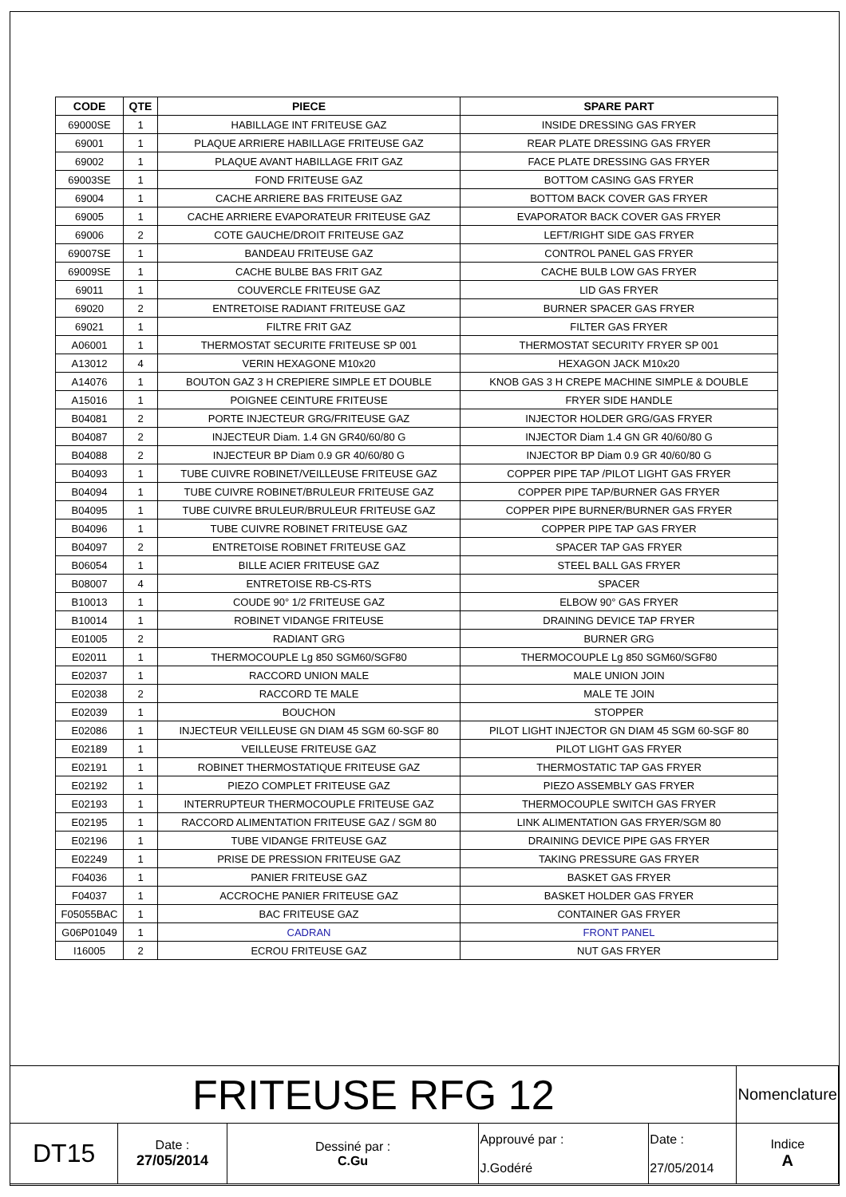| CODE | QTE | PIECE | SPARE PART |
| --- | --- | --- | --- |
| 69000SE | 1 | HABILLAGE INT FRITEUSE GAZ | INSIDE DRESSING GAS FRYER |
| 69001 | 1 | PLAQUE ARRIERE HABILLAGE FRITEUSE GAZ | REAR PLATE DRESSING GAS FRYER |
| 69002 | 1 | PLAQUE AVANT HABILLAGE FRIT GAZ | FACE PLATE DRESSING GAS FRYER |
| 69003SE | 1 | FOND FRITEUSE GAZ | BOTTOM CASING GAS FRYER |
| 69004 | 1 | CACHE ARRIERE BAS FRITEUSE GAZ | BOTTOM BACK COVER GAS FRYER |
| 69005 | 1 | CACHE ARRIERE EVAPORATEUR FRITEUSE GAZ | EVAPORATOR BACK COVER GAS FRYER |
| 69006 | 2 | COTE GAUCHE/DROIT FRITEUSE GAZ | LEFT/RIGHT SIDE GAS FRYER |
| 69007SE | 1 | BANDEAU FRITEUSE GAZ | CONTROL PANEL GAS FRYER |
| 69009SE | 1 | CACHE BULBE BAS FRIT GAZ | CACHE BULB LOW GAS FRYER |
| 69011 | 1 | COUVERCLE FRITEUSE GAZ | LID GAS FRYER |
| 69020 | 2 | ENTRETOISE RADIANT FRITEUSE GAZ | BURNER SPACER GAS FRYER |
| 69021 | 1 | FILTRE FRIT GAZ | FILTER GAS FRYER |
| A06001 | 1 | THERMOSTAT SECURITE FRITEUSE SP 001 | THERMOSTAT SECURITY FRYER SP 001 |
| A13012 | 4 | VERIN HEXAGONE M10x20 | HEXAGON JACK M10x20 |
| A14076 | 1 | BOUTON GAZ 3 H CREPIERE SIMPLE ET DOUBLE | KNOB GAS 3 H CREPE MACHINE SIMPLE & DOUBLE |
| A15016 | 1 | POIGNEE CEINTURE FRITEUSE | FRYER SIDE HANDLE |
| B04081 | 2 | PORTE INJECTEUR GRG/FRITEUSE GAZ | INJECTOR HOLDER GRG/GAS FRYER |
| B04087 | 2 | INJECTEUR Diam. 1.4 GN GR40/60/80 G | INJECTOR Diam 1.4 GN GR 40/60/80 G |
| B04088 | 2 | INJECTEUR BP Diam 0.9 GR 40/60/80 G | INJECTOR BP Diam 0.9 GR 40/60/80 G |
| B04093 | 1 | TUBE CUIVRE ROBINET/VEILLEUSE FRITEUSE GAZ | COPPER PIPE TAP /PILOT LIGHT GAS FRYER |
| B04094 | 1 | TUBE CUIVRE ROBINET/BRULEUR FRITEUSE GAZ | COPPER PIPE TAP/BURNER GAS FRYER |
| B04095 | 1 | TUBE CUIVRE BRULEUR/BRULEUR FRITEUSE GAZ | COPPER PIPE BURNER/BURNER GAS FRYER |
| B04096 | 1 | TUBE CUIVRE ROBINET FRITEUSE GAZ | COPPER PIPE TAP GAS FRYER |
| B04097 | 2 | ENTRETOISE ROBINET FRITEUSE GAZ | SPACER TAP GAS FRYER |
| B06054 | 1 | BILLE ACIER FRITEUSE GAZ | STEEL BALL GAS FRYER |
| B08007 | 4 | ENTRETOISE RB-CS-RTS | SPACER |
| B10013 | 1 | COUDE 90° 1/2 FRITEUSE GAZ | ELBOW 90° GAS FRYER |
| B10014 | 1 | ROBINET VIDANGE FRITEUSE | DRAINING DEVICE TAP FRYER |
| E01005 | 2 | RADIANT GRG | BURNER GRG |
| E02011 | 1 | THERMOCOUPLE Lg 850 SGM60/SGF80 | THERMOCOUPLE Lg 850 SGM60/SGF80 |
| E02037 | 1 | RACCORD UNION MALE | MALE UNION JOIN |
| E02038 | 2 | RACCORD TE MALE | MALE TE JOIN |
| E02039 | 1 | BOUCHON | STOPPER |
| E02086 | 1 | INJECTEUR VEILLEUSE GN DIAM 45 SGM 60-SGF 80 | PILOT LIGHT INJECTOR GN DIAM 45 SGM 60-SGF 80 |
| E02189 | 1 | VEILLEUSE FRITEUSE GAZ | PILOT LIGHT GAS FRYER |
| E02191 | 1 | ROBINET THERMOSTATIQUE FRITEUSE GAZ | THERMOSTATIC TAP GAS FRYER |
| E02192 | 1 | PIEZO COMPLET FRITEUSE GAZ | PIEZO ASSEMBLY GAS FRYER |
| E02193 | 1 | INTERRUPTEUR THERMOCOUPLE FRITEUSE GAZ | THERMOCOUPLE SWITCH GAS FRYER |
| E02195 | 1 | RACCORD ALIMENTATION FRITEUSE GAZ / SGM 80 | LINK ALIMENTATION GAS FRYER/SGM 80 |
| E02196 | 1 | TUBE VIDANGE FRITEUSE GAZ | DRAINING DEVICE PIPE GAS FRYER |
| E02249 | 1 | PRISE DE PRESSION FRITEUSE GAZ | TAKING PRESSURE GAS FRYER |
| F04036 | 1 | PANIER FRITEUSE GAZ | BASKET GAS FRYER |
| F04037 | 1 | ACCROCHE PANIER FRITEUSE GAZ | BASKET HOLDER GAS FRYER |
| F05055BAC | 1 | BAC FRITEUSE GAZ | CONTAINER GAS FRYER |
| G06P01049 | 1 | CADRAN | FRONT PANEL |
| I16005 | 2 | ECROU FRITEUSE GAZ | NUT GAS FRYER |
| FRITEUSE RFG 12 | | | | | Nomenclature |
| DT15 | Date : 27/05/2014 | Dessiné par : C.Gu | Approuvé par : J.Godéré | Date : 27/05/2014 | Indice A |